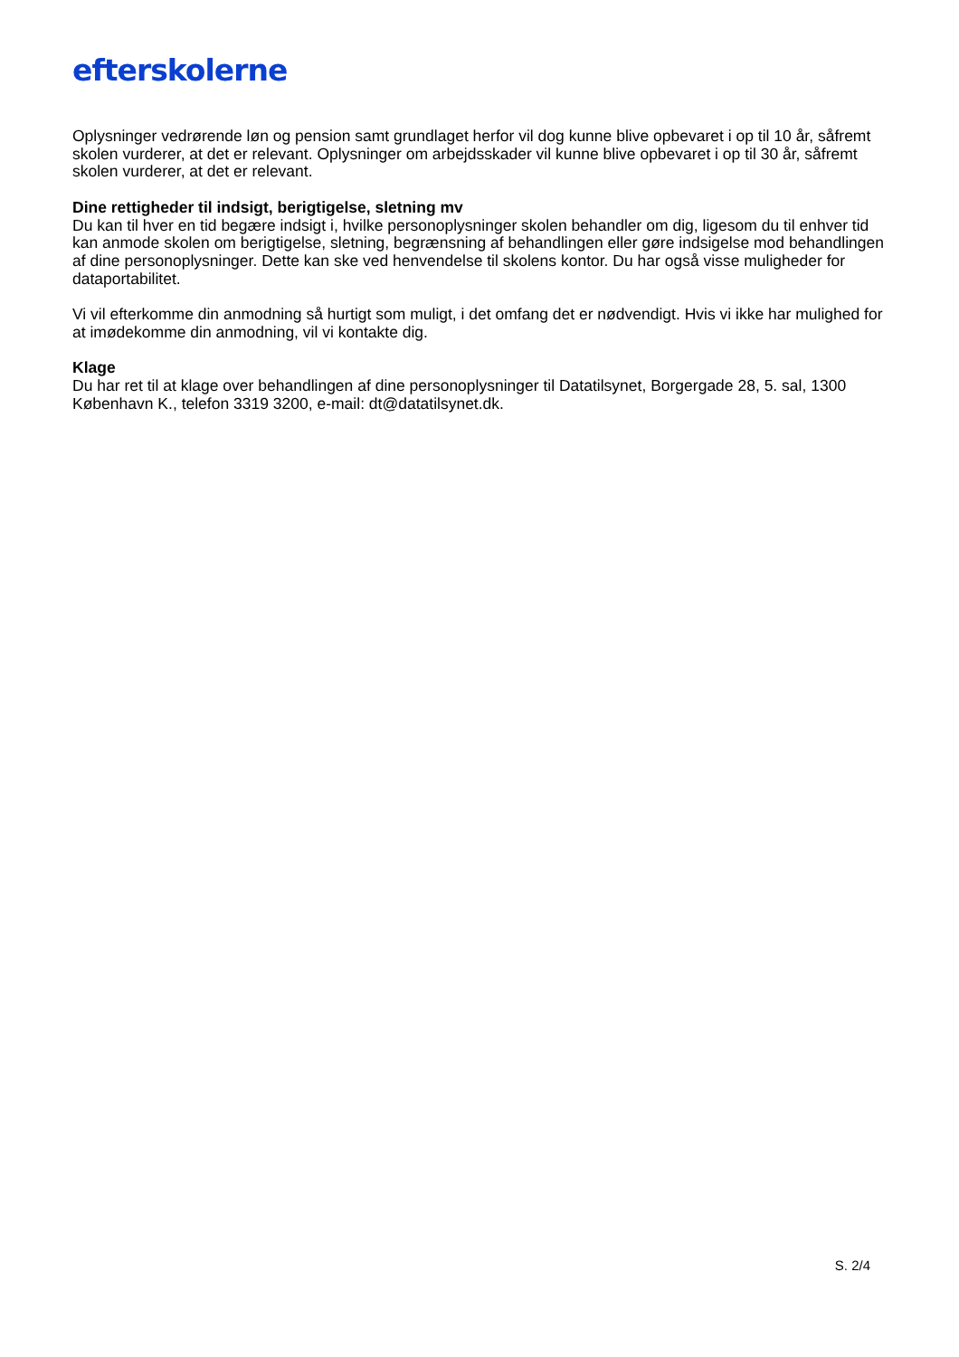efterskolerne
Oplysninger vedrørende løn og pension samt grundlaget herfor vil dog kunne blive opbevaret i op til 10 år, såfremt skolen vurderer, at det er relevant. Oplysninger om arbejdsskader vil kunne blive opbevaret i op til 30 år, såfremt skolen vurderer, at det er relevant.
Dine rettigheder til indsigt, berigtigelse, sletning mv
Du kan til hver en tid begære indsigt i, hvilke personoplysninger skolen behandler om dig, ligesom du til enhver tid kan anmode skolen om berigtigelse, sletning, begrænsning af behandlingen eller gøre indsigelse mod behandlingen af dine personoplysninger. Dette kan ske ved henvendelse til skolens kontor. Du har også visse muligheder for dataportabilitet.
Vi vil efterkomme din anmodning så hurtigt som muligt, i det omfang det er nødvendigt. Hvis vi ikke har mulighed for at imødekomme din anmodning, vil vi kontakte dig.
Klage
Du har ret til at klage over behandlingen af dine personoplysninger til Datatilsynet, Borgergade 28, 5. sal, 1300 København K., telefon 3319 3200, e-mail: dt@datatilsynet.dk.
S. 2/4